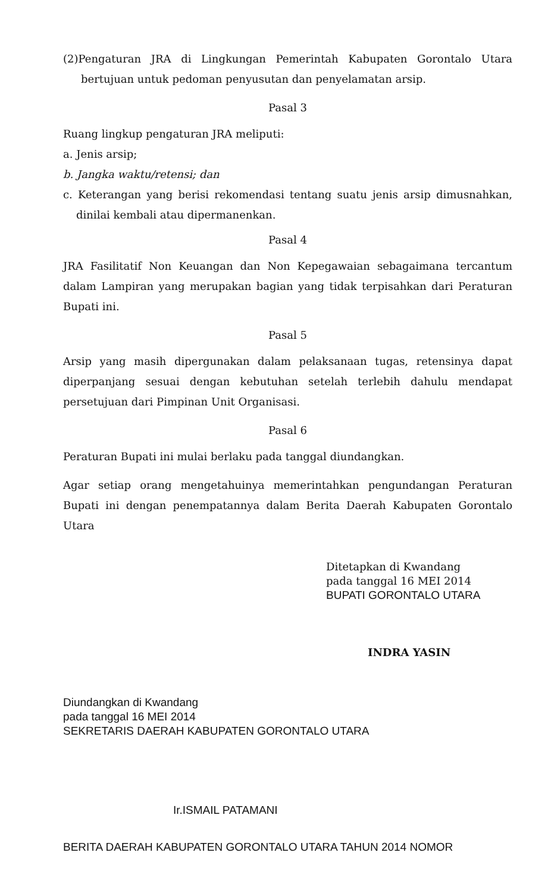(2)Pengaturan JRA di Lingkungan Pemerintah Kabupaten Gorontalo Utara bertujuan untuk pedoman penyusutan dan penyelamatan arsip.
Pasal 3
Ruang lingkup pengaturan JRA meliputi:
a. Jenis arsip;
b. Jangka waktu/retensi; dan
c. Keterangan yang berisi rekomendasi tentang suatu jenis arsip dimusnahkan, dinilai kembali atau dipermanenkan.
Pasal 4
JRA Fasilitatif Non Keuangan dan Non Kepegawaian sebagaimana tercantum dalam Lampiran yang merupakan bagian yang tidak terpisahkan dari Peraturan Bupati ini.
Pasal 5
Arsip yang masih dipergunakan dalam pelaksanaan tugas, retensinya dapat diperpanjang sesuai dengan kebutuhan setelah terlebih dahulu mendapat persetujuan dari Pimpinan Unit Organisasi.
Pasal 6
Peraturan Bupati ini mulai berlaku pada tanggal diundangkan.
Agar setiap orang mengetahuinya memerintahkan pengundangan Peraturan Bupati ini dengan penempatannya dalam Berita Daerah Kabupaten Gorontalo Utara
Ditetapkan di Kwandang
pada tanggal 16 MEI 2014
BUPATI GORONTALO UTARA
INDRA YASIN
Diundangkan di Kwandang
pada tanggal 16 MEI 2014
SEKRETARIS DAERAH KABUPATEN GORONTALO UTARA
Ir.ISMAIL PATAMANI
BERITA DAERAH KABUPATEN GORONTALO UTARA TAHUN 2014 NOMOR